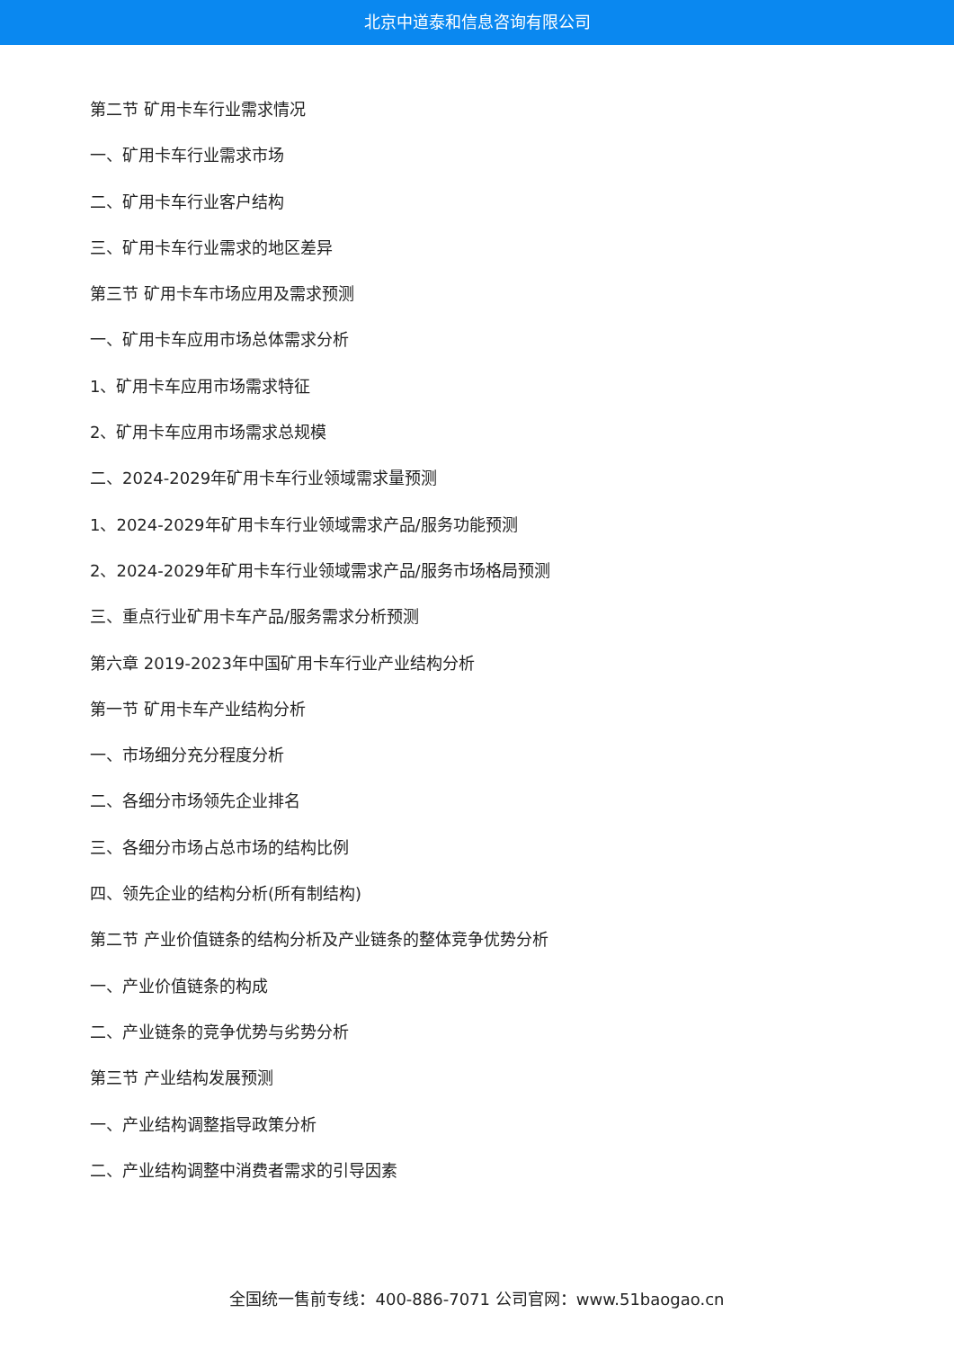北京中道泰和信息咨询有限公司
第二节 矿用卡车行业需求情况
一、矿用卡车行业需求市场
二、矿用卡车行业客户结构
三、矿用卡车行业需求的地区差异
第三节 矿用卡车市场应用及需求预测
一、矿用卡车应用市场总体需求分析
1、矿用卡车应用市场需求特征
2、矿用卡车应用市场需求总规模
二、2024-2029年矿用卡车行业领域需求量预测
1、2024-2029年矿用卡车行业领域需求产品/服务功能预测
2、2024-2029年矿用卡车行业领域需求产品/服务市场格局预测
三、重点行业矿用卡车产品/服务需求分析预测
第六章 2019-2023年中国矿用卡车行业产业结构分析
第一节 矿用卡车产业结构分析
一、市场细分充分程度分析
二、各细分市场领先企业排名
三、各细分市场占总市场的结构比例
四、领先企业的结构分析(所有制结构)
第二节 产业价值链条的结构分析及产业链条的整体竞争优势分析
一、产业价值链条的构成
二、产业链条的竞争优势与劣势分析
第三节 产业结构发展预测
一、产业结构调整指导政策分析
二、产业结构调整中消费者需求的引导因素
全国统一售前专线：400-886-7071 公司官网：www.51baogao.cn